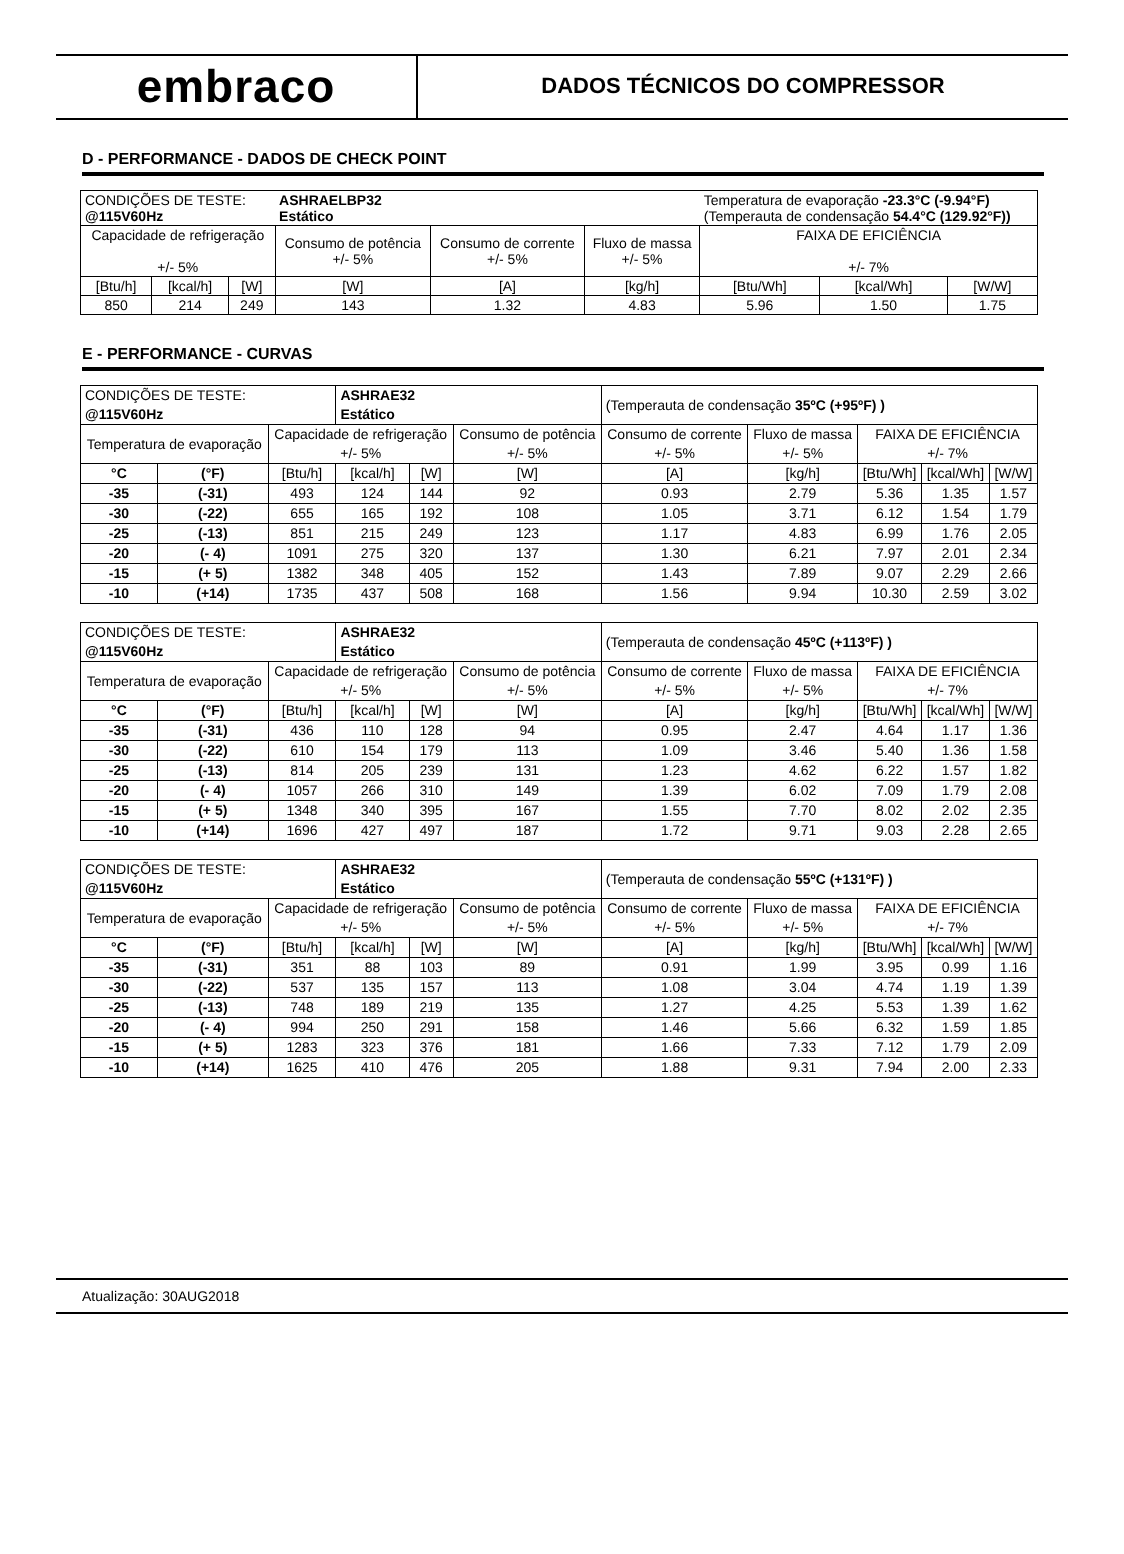embraco
DADOS TÉCNICOS DO COMPRESSOR
D - PERFORMANCE - DADOS DE CHECK POINT
| CONDIÇÕES DE TESTE: @115V60Hz | | | ASHRAELBP32 Estático | | | Temperatura de evaporação -23.3°C (-9.94°F) (Temperauta de condensação 54.4°C (129.92°F)) | | |
| Capacidade de refrigeração +/- 5% | | | Consumo de potência +/- 5% | Consumo de corrente +/- 5% | Fluxo de massa +/- 5% | FAIXA DE EFICIÊNCIA +/- 7% | | |
| [Btu/h] | [kcal/h] | [W] | [W] | [A] | [kg/h] | [Btu/Wh] | [kcal/Wh] | [W/W] |
| 850 | 214 | 249 | 143 | 1.32 | 4.83 | 5.96 | 1.50 | 1.75 |
E - PERFORMANCE - CURVAS
| CONDIÇÕES DE TESTE: @115V60Hz | | | ASHRAE32 Estático | | | (Temperauta de condensação 35ºC (+95ºF) ) | | | | |
| Temperatura de evaporação | | Capacidade de refrigeração +/- 5% | | | Consumo de potência +/- 5% | Consumo de corrente +/- 5% | Fluxo de massa +/- 5% | FAIXA DE EFICIÊNCIA +/- 7% | | |
| °C | (°F) | [Btu/h] | [kcal/h] | [W] | [W] | [A] | [kg/h] | [Btu/Wh] | [kcal/Wh] | [W/W] |
| -35 | (-31) | 493 | 124 | 144 | 92 | 0.93 | 2.79 | 5.36 | 1.35 | 1.57 |
| -30 | (-22) | 655 | 165 | 192 | 108 | 1.05 | 3.71 | 6.12 | 1.54 | 1.79 |
| -25 | (-13) | 851 | 215 | 249 | 123 | 1.17 | 4.83 | 6.99 | 1.76 | 2.05 |
| -20 | (- 4) | 1091 | 275 | 320 | 137 | 1.30 | 6.21 | 7.97 | 2.01 | 2.34 |
| -15 | (+ 5) | 1382 | 348 | 405 | 152 | 1.43 | 7.89 | 9.07 | 2.29 | 2.66 |
| -10 | (+14) | 1735 | 437 | 508 | 168 | 1.56 | 9.94 | 10.30 | 2.59 | 3.02 |
| CONDIÇÕES DE TESTE: @115V60Hz | | | ASHRAE32 Estático | | | (Temperauta de condensação 45ºC (+113ºF) ) | | | | |
| Temperatura de evaporação | | Capacidade de refrigeração +/- 5% | | | Consumo de potência +/- 5% | Consumo de corrente +/- 5% | Fluxo de massa +/- 5% | FAIXA DE EFICIÊNCIA +/- 7% | | |
| °C | (°F) | [Btu/h] | [kcal/h] | [W] | [W] | [A] | [kg/h] | [Btu/Wh] | [kcal/Wh] | [W/W] |
| -35 | (-31) | 436 | 110 | 128 | 94 | 0.95 | 2.47 | 4.64 | 1.17 | 1.36 |
| -30 | (-22) | 610 | 154 | 179 | 113 | 1.09 | 3.46 | 5.40 | 1.36 | 1.58 |
| -25 | (-13) | 814 | 205 | 239 | 131 | 1.23 | 4.62 | 6.22 | 1.57 | 1.82 |
| -20 | (- 4) | 1057 | 266 | 310 | 149 | 1.39 | 6.02 | 7.09 | 1.79 | 2.08 |
| -15 | (+ 5) | 1348 | 340 | 395 | 167 | 1.55 | 7.70 | 8.02 | 2.02 | 2.35 |
| -10 | (+14) | 1696 | 427 | 497 | 187 | 1.72 | 9.71 | 9.03 | 2.28 | 2.65 |
| CONDIÇÕES DE TESTE: @115V60Hz | | | ASHRAE32 Estático | | | (Temperauta de condensação 55ºC (+131ºF) ) | | | | |
| Temperatura de evaporação | | Capacidade de refrigeração +/- 5% | | | Consumo de potência +/- 5% | Consumo de corrente +/- 5% | Fluxo de massa +/- 5% | FAIXA DE EFICIÊNCIA +/- 7% | | |
| °C | (°F) | [Btu/h] | [kcal/h] | [W] | [W] | [A] | [kg/h] | [Btu/Wh] | [kcal/Wh] | [W/W] |
| -35 | (-31) | 351 | 88 | 103 | 89 | 0.91 | 1.99 | 3.95 | 0.99 | 1.16 |
| -30 | (-22) | 537 | 135 | 157 | 113 | 1.08 | 3.04 | 4.74 | 1.19 | 1.39 |
| -25 | (-13) | 748 | 189 | 219 | 135 | 1.27 | 4.25 | 5.53 | 1.39 | 1.62 |
| -20 | (- 4) | 994 | 250 | 291 | 158 | 1.46 | 5.66 | 6.32 | 1.59 | 1.85 |
| -15 | (+ 5) | 1283 | 323 | 376 | 181 | 1.66 | 7.33 | 7.12 | 1.79 | 2.09 |
| -10 | (+14) | 1625 | 410 | 476 | 205 | 1.88 | 9.31 | 7.94 | 2.00 | 2.33 |
Atualização: 30AUG2018